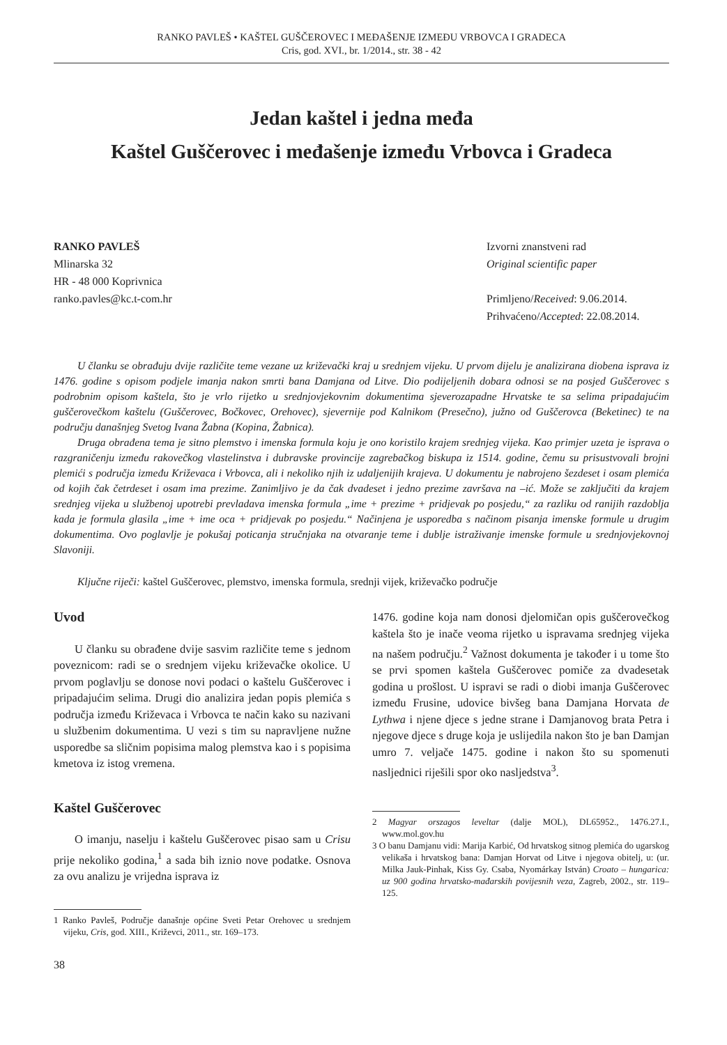RANKO PAVLEŠ • KAŠTEL GUŠČEROVEC I MEĐAŠENJE IZMEĐU VRBOVCA I GRADECA
Cris, god. XVI., br. 1/2014., str. 38 - 42
Jedan kaštel i jedna međa
Kaštel Guščerovec i međašenje između Vrbovca i Gradeca
RANKO PAVLEŠ
Mlinarska 32
HR - 48 000 Koprivnica
ranko.pavles@kc.t-com.hr
Izvorni znanstveni rad
Original scientific paper
Primljeno/Received: 9.06.2014.
Prihvaćeno/Accepted: 22.08.2014.
U članku se obrađuju dvije različite teme vezane uz križevački kraj u srednjem vijeku. U prvom dijelu je analizirana diobena isprava iz 1476. godine s opisom podjele imanja nakon smrti bana Damjana od Litve. Dio podijeljenih dobara odnosi se na posjed Guščerovec s podrobnim opisom kaštela, što je vrlo rijetko u srednjovjekovnim dokumentima sjeverozapadne Hrvatske te sa selima pripadajućim guščerovečkom kaštelu (Guščerovec, Bočkovec, Orehovec), sjevernije pod Kalnikom (Presečno), južno od Guščerovca (Beketinec) te na području današnjeg Svetog Ivana Žabna (Kopina, Žabnica).
Druga obrađena tema je sitno plemstvo i imenska formula koju je ono koristilo krajem srednjeg vijeka. Kao primjer uzeta je isprava o razgraničenju između rakovečkog vlastelinstva i dubravske provincije zagrebačkog biskupa iz 1514. godine, čemu su prisustvovali brojni plemići s područja između Križevaca i Vrbovca, ali i nekoliko njih iz udaljenijih krajeva. U dokumentu je nabrojeno šezdeset i osam plemića od kojih čak četrdeset i osam ima prezime. Zanimljivo je da čak dvadeset i jedno prezime završava na –ić. Može se zaključiti da krajem srednjeg vijeka u službenoj upotrebi prevladava imenska formula „ime + prezime + pridjevak po posjedu,“ za razliku od ranijih razdoblja kada je formula glasila „ime + ime oca + pridjevak po posjedu.“ Načinjena je usporedba s načinom pisanja imenske formule u drugim dokumentima. Ovo poglavlje je pokušaj poticanja stručnjaka na otvaranje teme i dublje istraživanje imenske formule u srednjovjekovnoj Slavoniji.
Ključne riječi: kaštel Guščerovec, plemstvo, imenska formula, srednji vijek, križevačko područje
Uvod
U članku su obrađene dvije sasvim različite teme s jednom poveznicom: radi se o srednjem vijeku križevačke okolice. U prvom poglavlju se donose novi podaci o kaštelu Guščerovec i pripadajućim selima. Drugi dio analizira jedan popis plemića s područja između Križevaca i Vrbovca te način kako su nazivani u službenim dokumentima. U vezi s tim su napravljene nužne usporedbe sa sličnim popisima malog plemstva kao i s popisima kmetova iz istog vremena.
Kaštel Guščerovec
O imanju, naselju i kaštelu Guščerovec pisao sam u Crisu prije nekoliko godina,<sup>1</sup> a sada bih iznio nove podatke. Osnova za ovu analizu je vrijedna isprava iz
1 Ranko Pavleš, Područje današnje općine Sveti Petar Orehovec u srednjem vijeku, Cris, god. XIII., Križevci, 2011., str. 169–173.
1476. godine koja nam donosi djelomičan opis guščerovečkog kaštela što je inače veoma rijetko u ispravama srednjeg vijeka na našem području.<sup>2</sup> Važnost dokumenta je također i u tome što se prvi spomen kaštela Guščerovec pomiče za dvadesetak godina u prošlost. U ispravi se radi o diobi imanja Guščerovec između Frusine, udovice bivšeg bana Damjana Horvata de Lythwa i njene djece s jedne strane i Damjanovog brata Petra i njegove djece s druge koja je uslijedila nakon što je ban Damjan umro 7. veljače 1475. godine i nakon što su spomenuti nasljednici riješili spor oko nasljedstva<sup>3</sup>.
2 Magyar orszagos leveltar (dalje MOL), DL65952., 1476.27.I., www.mol.gov.hu
3 O banu Damjanu vidi: Marija Karbić, Od hrvatskog sitnog plemića do ugarskog velikaša i hrvatskog bana: Damjan Horvat od Litve i njegova obitelj, u: (ur. Milka Jauk-Pinhak, Kiss Gy. Csaba, Nyomárkay István) Croato – hungarica: uz 900 godina hrvatsko-mađarskih povijesnih veza, Zagreb, 2002., str. 119– 125.
38